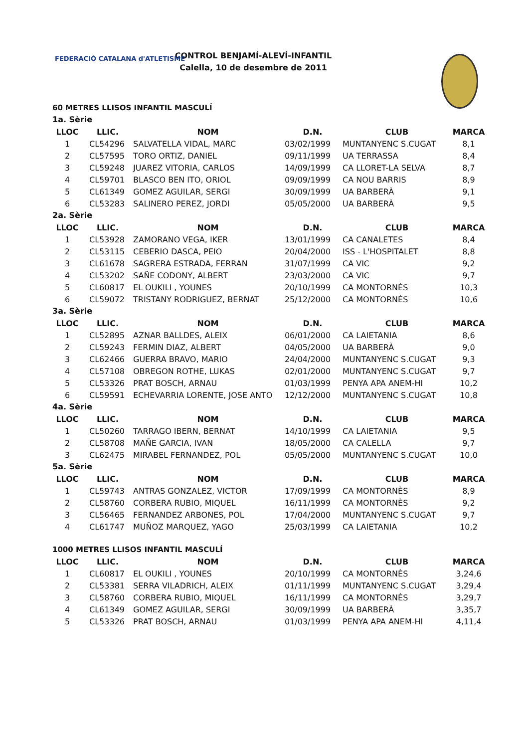FEDERACIÓ CATALANA d'ATLETISME
CONTROL BENJAMÍ-ALEVÍ-INFANTIL
Calella, 10 de desembre de 2011
60 METRES LLISOS INFANTIL MASCULÍ
1a. Sèrie
| LLOC | LLIC. | NOM | D.N. | CLUB | MARCA |
| --- | --- | --- | --- | --- | --- |
| 1 | CL54296 | SALVATELLA VIDAL, MARC | 03/02/1999 | MUNTANYENC S.CUGAT | 8,1 |
| 2 | CL57595 | TORO ORTIZ, DANIEL | 09/11/1999 | UA TERRASSA | 8,4 |
| 3 | CL59248 | JUAREZ VITORIA, CARLOS | 14/09/1999 | CA LLORET-LA SELVA | 8,7 |
| 4 | CL59701 | BLASCO BEN ITO, ORIOL | 09/09/1999 | CA NOU BARRIS | 8,9 |
| 5 | CL61349 | GOMEZ AGUILAR, SERGI | 30/09/1999 | UA BARBERÀ | 9,1 |
| 6 | CL53283 | SALINERO PEREZ, JORDI | 05/05/2000 | UA BARBERÀ | 9,5 |
2a. Sèrie
| LLOC | LLIC. | NOM | D.N. | CLUB | MARCA |
| --- | --- | --- | --- | --- | --- |
| 1 | CL53928 | ZAMORANO VEGA, IKER | 13/01/1999 | CA CANALETES | 8,4 |
| 2 | CL53115 | CEBERIO DASCA, PEIO | 20/04/2000 | ISS - L'HOSPITALET | 8,8 |
| 3 | CL61678 | SAGRERA ESTRADA, FERRAN | 31/07/1999 | CA VIC | 9,2 |
| 4 | CL53202 | SAÑE CODONY, ALBERT | 23/03/2000 | CA VIC | 9,7 |
| 5 | CL60817 | EL OUKILI , YOUNES | 20/10/1999 | CA MONTORNÈS | 10,3 |
| 6 | CL59072 | TRISTANY RODRIGUEZ, BERNAT | 25/12/2000 | CA MONTORNÈS | 10,6 |
3a. Sèrie
| LLOC | LLIC. | NOM | D.N. | CLUB | MARCA |
| --- | --- | --- | --- | --- | --- |
| 1 | CL52895 | AZNAR BALLDES, ALEIX | 06/01/2000 | CA LAIETANIA | 8,6 |
| 2 | CL59243 | FERMIN DIAZ, ALBERT | 04/05/2000 | UA BARBERÀ | 9,0 |
| 3 | CL62466 | GUERRA BRAVO, MARIO | 24/04/2000 | MUNTANYENC S.CUGAT | 9,3 |
| 4 | CL57108 | OBREGON ROTHE, LUKAS | 02/01/2000 | MUNTANYENC S.CUGAT | 9,7 |
| 5 | CL53326 | PRAT BOSCH, ARNAU | 01/03/1999 | PENYA APA ANEM-HI | 10,2 |
| 6 | CL59591 | ECHEVARRIA LORENTE, JOSE ANTO | 12/12/2000 | MUNTANYENC S.CUGAT | 10,8 |
4a. Sèrie
| LLOC | LLIC. | NOM | D.N. | CLUB | MARCA |
| --- | --- | --- | --- | --- | --- |
| 1 | CL50260 | TARRAGO IBERN, BERNAT | 14/10/1999 | CA LAIETANIA | 9,5 |
| 2 | CL58708 | MAÑE GARCIA, IVAN | 18/05/2000 | CA CALELLA | 9,7 |
| 3 | CL62475 | MIRABEL FERNANDEZ, POL | 05/05/2000 | MUNTANYENC S.CUGAT | 10,0 |
5a. Sèrie
| LLOC | LLIC. | NOM | D.N. | CLUB | MARCA |
| --- | --- | --- | --- | --- | --- |
| 1 | CL59743 | ANTRAS GONZALEZ, VICTOR | 17/09/1999 | CA MONTORNÈS | 8,9 |
| 2 | CL58760 | CORBERA RUBIO, MIQUEL | 16/11/1999 | CA MONTORNÈS | 9,2 |
| 3 | CL56465 | FERNANDEZ ARBONES, POL | 17/04/2000 | MUNTANYENC S.CUGAT | 9,7 |
| 4 | CL61747 | MUÑOZ MARQUEZ, YAGO | 25/03/1999 | CA LAIETANIA | 10,2 |
1000 METRES LLISOS INFANTIL MASCULÍ
| LLOC | LLIC. | NOM | D.N. | CLUB | MARCA |
| --- | --- | --- | --- | --- | --- |
| 1 | CL60817 | EL OUKILI , YOUNES | 20/10/1999 | CA MONTORNÈS | 3,24,6 |
| 2 | CL53381 | SERRA VILADRICH, ALEIX | 01/11/1999 | MUNTANYENC S.CUGAT | 3,29,4 |
| 3 | CL58760 | CORBERA RUBIO, MIQUEL | 16/11/1999 | CA MONTORNÈS | 3,29,7 |
| 4 | CL61349 | GOMEZ AGUILAR, SERGI | 30/09/1999 | UA BARBERÀ | 3,35,7 |
| 5 | CL53326 | PRAT BOSCH, ARNAU | 01/03/1999 | PENYA APA ANEM-HI | 4,11,4 |